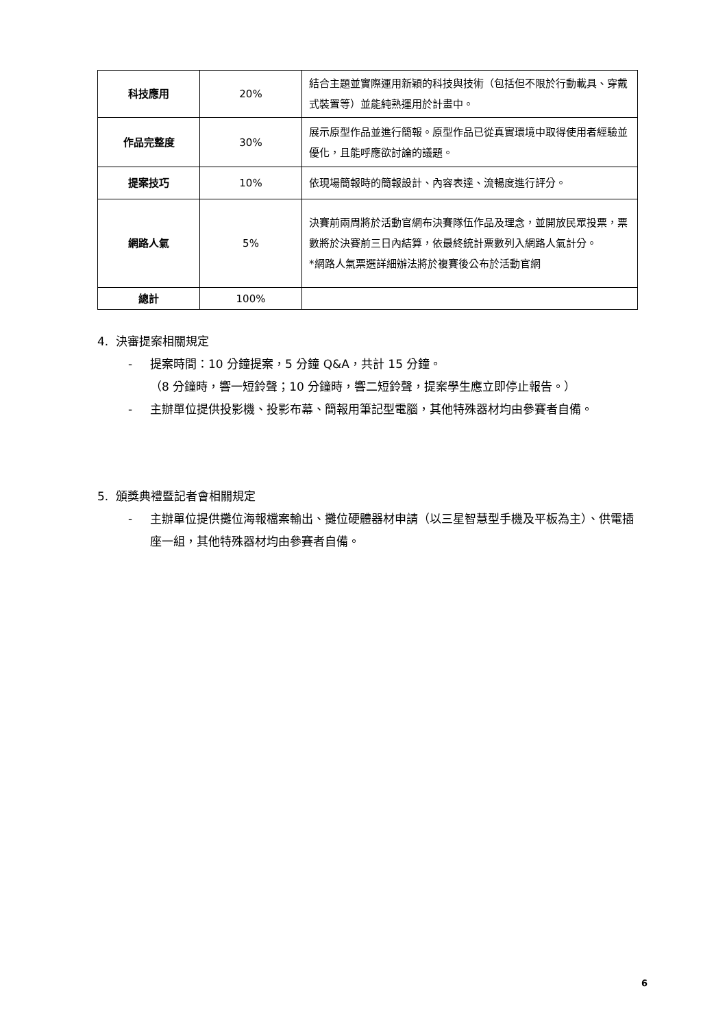| 科技應用 | 20% | 結合主題並實際運用新穎的科技與技術（包括但不限於行動載具、穿戴式裝置等）並能純熟運用於計畫中。 |
| 作品完整度 | 30% | 展示原型作品並進行簡報。原型作品已從真實環境中取得使用者經驗並優化，且能呼應欲討論的議題。 |
| 提案技巧 | 10% | 依現場簡報時的簡報設計、內容表達、流暢度進行評分。 |
| 網路人氣 | 5% | 決賽前兩周將於活動官網布決賽隊伍作品及理念，並開放民眾投票，票數將於決賽前三日內結算，依最終統計票數列入網路人氣計分。 *網路人氣票選詳細辦法將於複賽後公布於活動官網 |
| 總計 | 100% | |
4. 決審提案相關規定
- 提案時間：10 分鐘提案，5 分鐘 Q&A，共計 15 分鐘。
（8 分鐘時，響一短鈴聲；10 分鐘時，響二短鈴聲，提案學生應立即停止報告。）
- 主辦單位提供投影機、投影布幕、簡報用筆記型電腦，其他特殊器材均由參賽者自備。
5. 頒獎典禮暨記者會相關規定
- 主辦單位提供攤位海報檔案輸出、攤位硬體器材申請（以三星智慧型手機及平板為主）、供電插座一組，其他特殊器材均由參賽者自備。
6